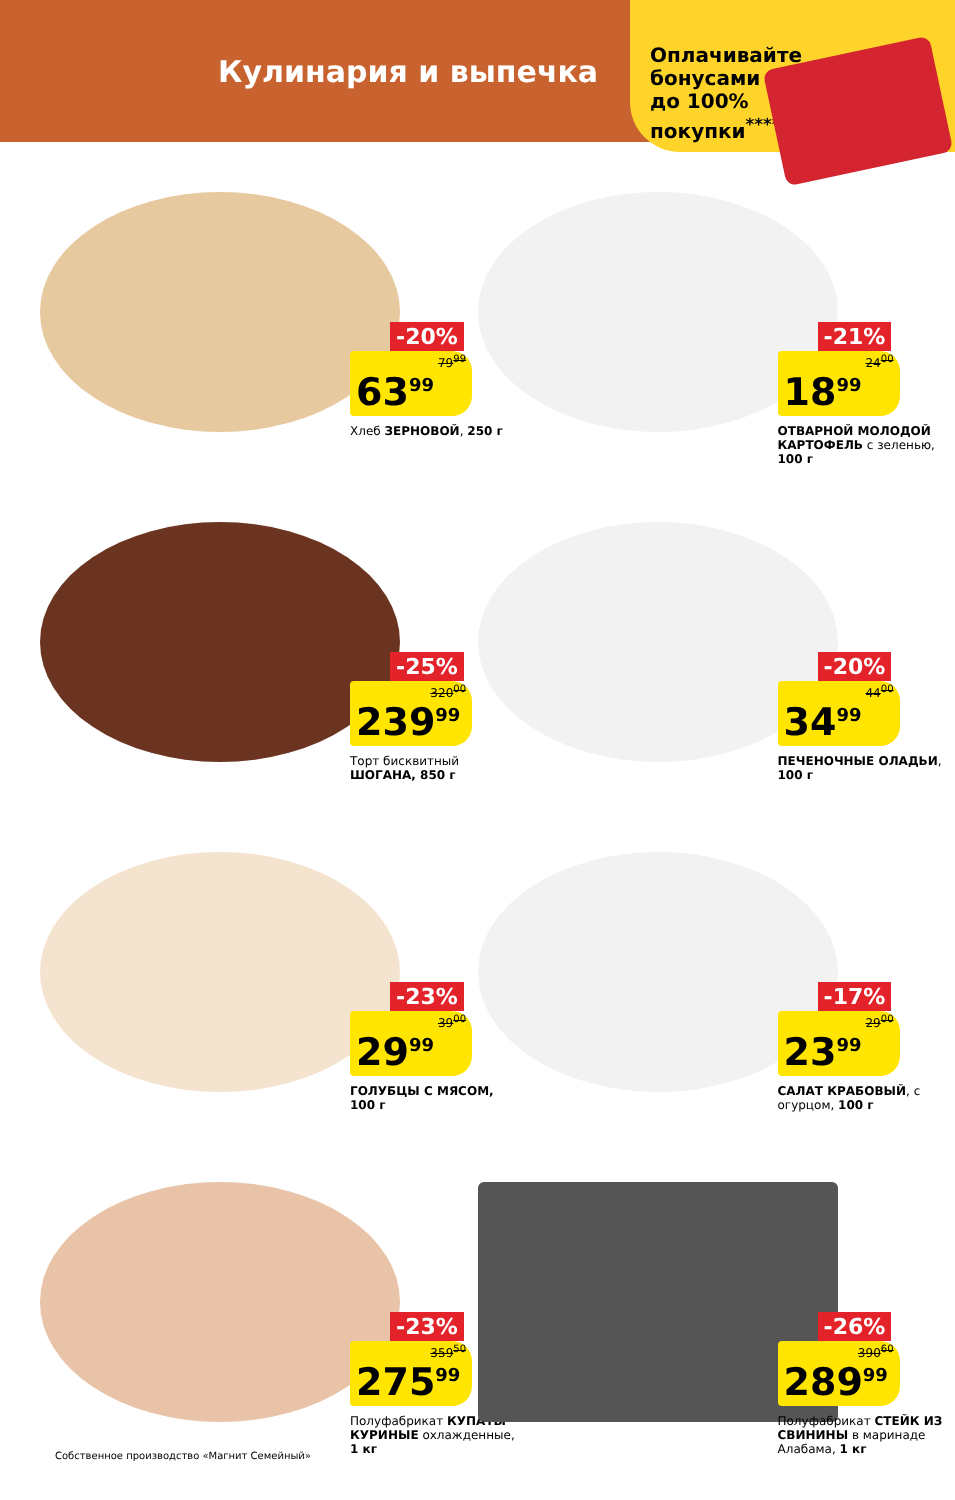Кулинария и выпечка
Оплачивайте бонусами до 100% покупки<sup>****</sup>
-20%
79<sup>99</sup>
63<sup>99</sup>
Хлеб ЗЕРНОВОЙ, 250 г
-21%
24<sup>00</sup>
18<sup>99</sup>
ОТВАРНОЙ МОЛОДОЙ КАРТОФЕЛЬ с зеленью, 100 г
-25%
320<sup>00</sup>
239<sup>99</sup>
Торт бисквитный ШОГАНА, 850 г
-20%
44<sup>00</sup>
34<sup>99</sup>
ПЕЧЕНОЧНЫЕ ОЛАДЬИ, 100 г
-23%
39<sup>00</sup>
29<sup>99</sup>
ГОЛУБЦЫ С МЯСОМ, 100 г
-17%
29<sup>00</sup>
23<sup>99</sup>
САЛАТ КРАБОВЫЙ, с огурцом, 100 г
-23%
359<sup>50</sup>
275<sup>99</sup>
Полуфабрикат КУПАТЫ КУРИНЫЕ охлажденные, 1 кг
-26%
390<sup>60</sup>
289<sup>99</sup>
Полуфабрикат СТЕЙК ИЗ СВИНИНЫ в маринаде Алабама, 1 кг
Собственное производство «Магнит Семейный»